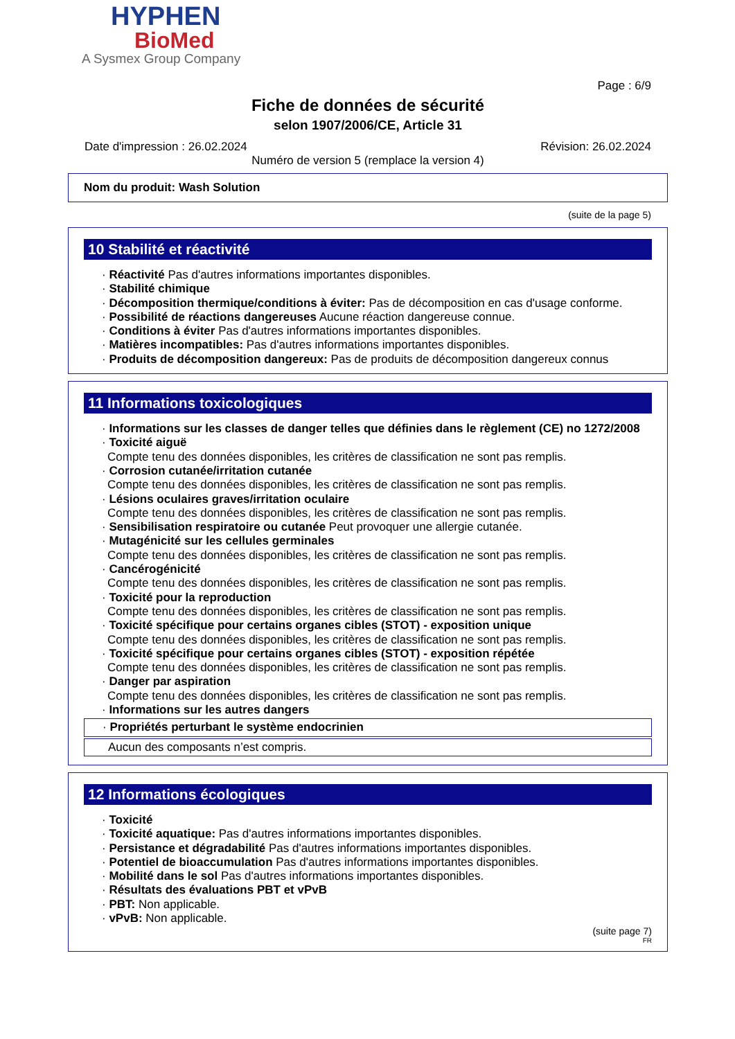HYPHEN
BioMed
A Sysmex Group Company
Page : 6/9
Fiche de données de sécurité
selon 1907/2006/CE, Article 31
Date d'impression : 26.02.2024 Révision: 26.02.2024
Numéro de version 5 (remplace la version 4)
Nom du produit: Wash Solution
(suite de la page 5)
10 Stabilité et réactivité
· Réactivité Pas d'autres informations importantes disponibles.
· Stabilité chimique
· Décomposition thermique/conditions à éviter: Pas de décomposition en cas d'usage conforme.
· Possibilité de réactions dangereuses Aucune réaction dangereuse connue.
· Conditions à éviter Pas d'autres informations importantes disponibles.
· Matières incompatibles: Pas d'autres informations importantes disponibles.
· Produits de décomposition dangereux: Pas de produits de décomposition dangereux connus
11 Informations toxicologiques
· Informations sur les classes de danger telles que définies dans le règlement (CE) no 1272/2008
· Toxicité aiguë
Compte tenu des données disponibles, les critères de classification ne sont pas remplis.
· Corrosion cutanée/irritation cutanée
Compte tenu des données disponibles, les critères de classification ne sont pas remplis.
· Lésions oculaires graves/irritation oculaire
Compte tenu des données disponibles, les critères de classification ne sont pas remplis.
· Sensibilisation respiratoire ou cutanée Peut provoquer une allergie cutanée.
· Mutagénicité sur les cellules germinales
Compte tenu des données disponibles, les critères de classification ne sont pas remplis.
· Cancérogénicité
Compte tenu des données disponibles, les critères de classification ne sont pas remplis.
· Toxicité pour la reproduction
Compte tenu des données disponibles, les critères de classification ne sont pas remplis.
· Toxicité spécifique pour certains organes cibles (STOT) - exposition unique
Compte tenu des données disponibles, les critères de classification ne sont pas remplis.
· Toxicité spécifique pour certains organes cibles (STOT) - exposition répétée
Compte tenu des données disponibles, les critères de classification ne sont pas remplis.
· Danger par aspiration
Compte tenu des données disponibles, les critères de classification ne sont pas remplis.
· Informations sur les autres dangers
· Propriétés perturbant le système endocrinien
Aucun des composants n’est compris.
12 Informations écologiques
· Toxicité
· Toxicité aquatique: Pas d'autres informations importantes disponibles.
· Persistance et dégradabilité Pas d'autres informations importantes disponibles.
· Potentiel de bioaccumulation Pas d'autres informations importantes disponibles.
· Mobilité dans le sol Pas d'autres informations importantes disponibles.
· Résultats des évaluations PBT et vPvB
· PBT: Non applicable.
· vPvB: Non applicable.
(suite page 7)
FR